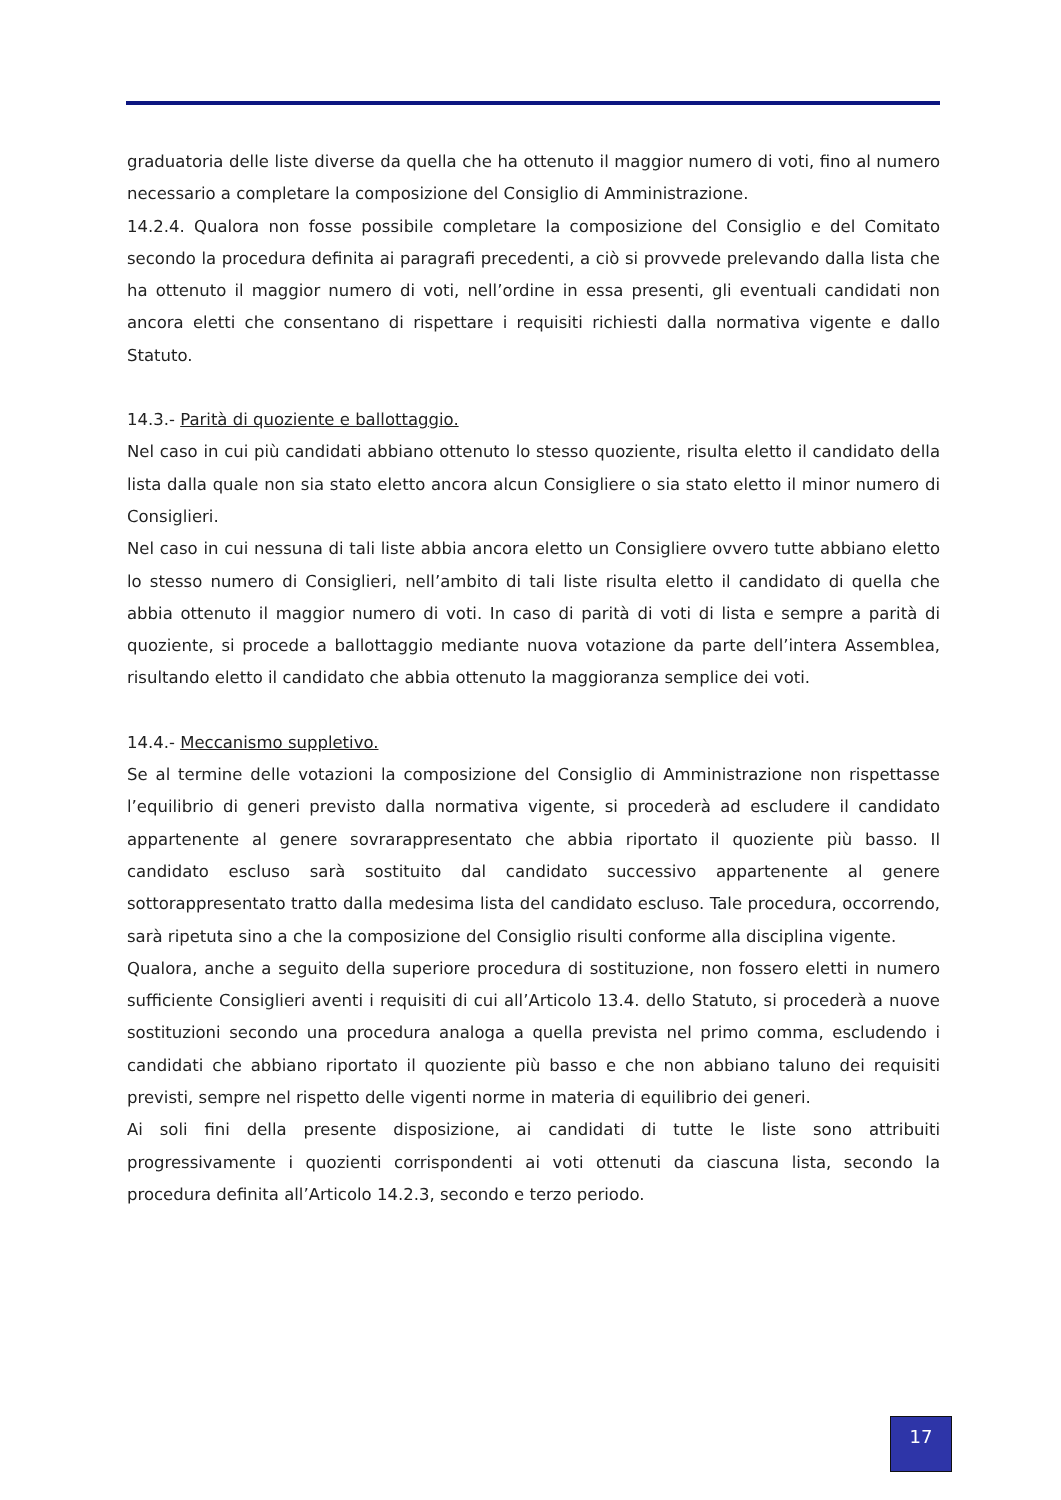graduatoria delle liste diverse da quella che ha ottenuto il maggior numero di voti, fino al numero necessario a completare la composizione del Consiglio di Amministrazione.
14.2.4. Qualora non fosse possibile completare la composizione del Consiglio e del Comitato secondo la procedura definita ai paragrafi precedenti, a ciò si provvede prelevando dalla lista che ha ottenuto il maggior numero di voti, nell’ordine in essa presenti, gli eventuali candidati non ancora eletti che consentano di rispettare i requisiti richiesti dalla normativa vigente e dallo Statuto.
14.3.- Parità di quoziente e ballottaggio.
Nel caso in cui più candidati abbiano ottenuto lo stesso quoziente, risulta eletto il candidato della lista dalla quale non sia stato eletto ancora alcun Consigliere o sia stato eletto il minor numero di Consiglieri.
Nel caso in cui nessuna di tali liste abbia ancora eletto un Consigliere ovvero tutte abbiano eletto lo stesso numero di Consiglieri, nell’ambito di tali liste risulta eletto il candidato di quella che abbia ottenuto il maggior numero di voti. In caso di parità di voti di lista e sempre a parità di quoziente, si procede a ballottaggio mediante nuova votazione da parte dell’intera Assemblea, risultando eletto il candidato che abbia ottenuto la maggioranza semplice dei voti.
14.4.- Meccanismo suppletivo.
Se al termine delle votazioni la composizione del Consiglio di Amministrazione non rispettasse l’equilibrio di generi previsto dalla normativa vigente, si procederà ad escludere il candidato appartenente al genere sovrarappresentato che abbia riportato il quoziente più basso. Il candidato escluso sarà sostituito dal candidato successivo appartenente al genere sottorappresentato tratto dalla medesima lista del candidato escluso. Tale procedura, occorrendo, sarà ripetuta sino a che la composizione del Consiglio risulti conforme alla disciplina vigente.
Qualora, anche a seguito della superiore procedura di sostituzione, non fossero eletti in numero sufficiente Consiglieri aventi i requisiti di cui all’Articolo 13.4. dello Statuto, si procederà a nuove sostituzioni secondo una procedura analoga a quella prevista nel primo comma, escludendo i candidati che abbiano riportato il quoziente più basso e che non abbiano taluno dei requisiti previsti, sempre nel rispetto delle vigenti norme in materia di equilibrio dei generi.
Ai soli fini della presente disposizione, ai candidati di tutte le liste sono attribuiti progressivamente i quozienti corrispondenti ai voti ottenuti da ciascuna lista, secondo la procedura definita all’Articolo 14.2.3, secondo e terzo periodo.
17